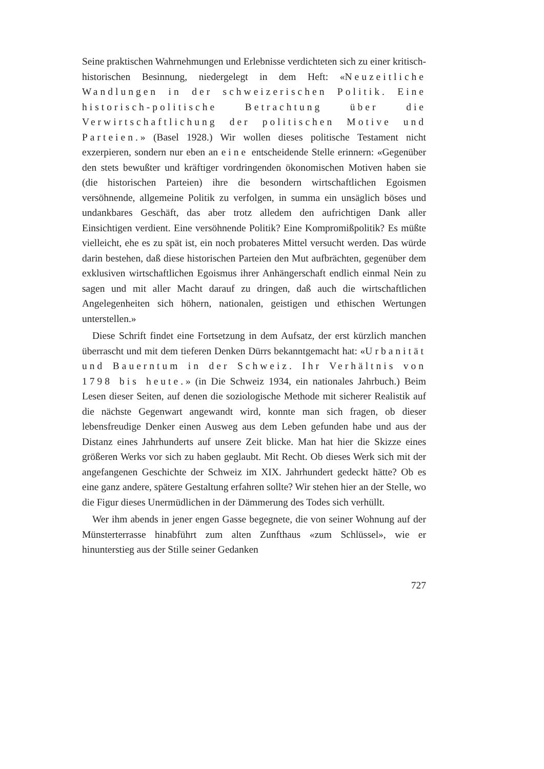Seine praktischen Wahrnehmungen und Erlebnisse verdichteten sich zu einer kritisch-historischen Besinnung, niedergelegt in dem Heft: «Neuzeitliche Wandlungen in der schweizerischen Politik. Eine historisch-politische Betrachtung über die Verwirtschaftlichung der politischen Motive und Parteien.» (Basel 1928.) Wir wollen dieses politische Testament nicht exzerpieren, sondern nur eben an eine entscheidende Stelle erinnern: «Gegenüber den stets bewußter und kräftiger vordringenden ökonomischen Motiven haben sie (die historischen Parteien) ihre die besondern wirtschaftlichen Egoismen versöhnende, allgemeine Politik zu verfolgen, in summa ein unsäglich böses und undankbares Geschäft, das aber trotz alledem den aufrichtigen Dank aller Einsichtigen verdient. Eine versöhnende Politik? Eine Kompromißpolitik? Es müßte vielleicht, ehe es zu spät ist, ein noch probateres Mittel versucht werden. Das würde darin bestehen, daß diese historischen Parteien den Mut aufbrächten, gegenüber dem exklusiven wirtschaftlichen Egoismus ihrer Anhängerschaft endlich einmal Nein zu sagen und mit aller Macht darauf zu dringen, daß auch die wirtschaftlichen Angelegenheiten sich höhern, nationalen, geistigen und ethischen Wertungen unterstellen.»
Diese Schrift findet eine Fortsetzung in dem Aufsatz, der erst kürzlich manchen überrascht und mit dem tieferen Denken Dürrs bekanntgemacht hat: «Urbanität und Bauerntum in der Schweiz. Ihr Verhältnis von 1798 bis heute.» (in Die Schweiz 1934, ein nationales Jahrbuch.) Beim Lesen dieser Seiten, auf denen die soziologische Methode mit sicherer Realistik auf die nächste Gegenwart angewandt wird, konnte man sich fragen, ob dieser lebensfreudige Denker einen Ausweg aus dem Leben gefunden habe und aus der Distanz eines Jahrhunderts auf unsere Zeit blicke. Man hat hier die Skizze eines größeren Werks vor sich zu haben geglaubt. Mit Recht. Ob dieses Werk sich mit der angefangenen Geschichte der Schweiz im XIX. Jahrhundert gedeckt hätte? Ob es eine ganz andere, spätere Gestaltung erfahren sollte? Wir stehen hier an der Stelle, wo die Figur dieses Unermüdlichen in der Dämmerung des Todes sich verhüllt.
Wer ihm abends in jener engen Gasse begegnete, die von seiner Wohnung auf der Münsterterrasse hinabführt zum alten Zunfthaus «zum Schlüssel», wie er hinunterstieg aus der Stille seiner Gedanken
727